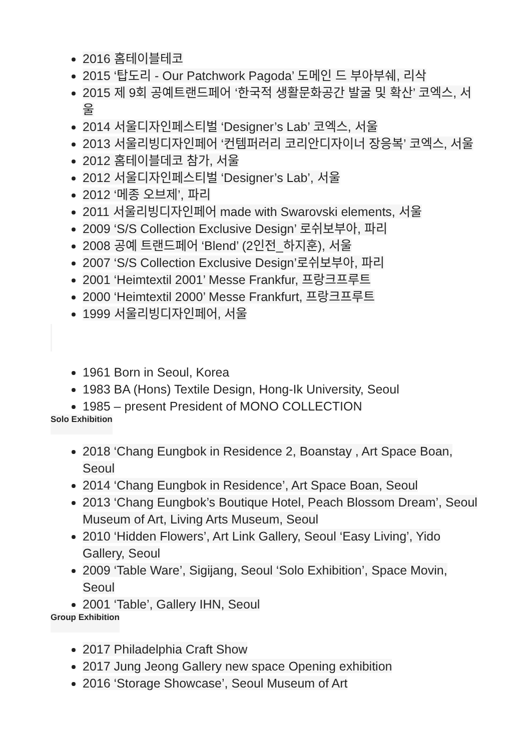2016 홈테이블테코
2015 ‘탑도리 - Our Patchwork Pagoda’ 도메인 드 부아부쉐, 리삭
2015 제 9회 공예트랜드페어 ‘한국적 생활문화공간 발굴 및 확산’ 코엑스, 서울
2014 서울디자인페스티벌 ‘Designer’s Lab’ 코엑스, 서울
2013 서울리빙디자인페어 ‘컨템퍼러리 코리안디자이너 장응복’ 코엑스, 서울
2012 홈테이블데코 참가, 서울
2012 서울디자인페스티벌 ‘Designer’s Lab’, 서울
2012 ‘메종 오브제’, 파리
2011 서울리빙디자인페어 made with Swarovski elements, 서울
2009 ‘S/S Collection Exclusive Design’ 로쉬보부아, 파리
2008 공예 트랜드페어 ‘Blend’ (2인전_하지훈), 서울
2007 ‘S/S Collection Exclusive Design’로쉬보부아, 파리
2001 ‘Heimtextil 2001’ Messe Frankfur, 프랑크프루트
2000 ‘Heimtextil 2000’ Messe Frankfurt, 프랑크프루트
1999 서울리빙디자인페어, 서울
1961 Born in Seoul, Korea
1983 BA (Hons) Textile Design, Hong-Ik University, Seoul
1985 – present President of MONO COLLECTION
Solo Exhibition
2018 ‘Chang Eungbok in Residence 2, Boanstay , Art Space Boan, Seoul
2014 ‘Chang Eungbok in Residence’, Art Space Boan, Seoul
2013 ‘Chang Eungbok’s Boutique Hotel, Peach Blossom Dream’, Seoul Museum of Art, Living Arts Museum, Seoul
2010 ‘Hidden Flowers’, Art Link Gallery, Seoul ‘Easy Living’, Yido Gallery, Seoul
2009 ‘Table Ware’, Sigijang, Seoul ‘Solo Exhibition’, Space Movin, Seoul
2001 ‘Table’, Gallery IHN, Seoul
Group Exhibition
2017 Philadelphia Craft Show
2017 Jung Jeong Gallery new space Opening exhibition
2016 ‘Storage Showcase’, Seoul Museum of Art